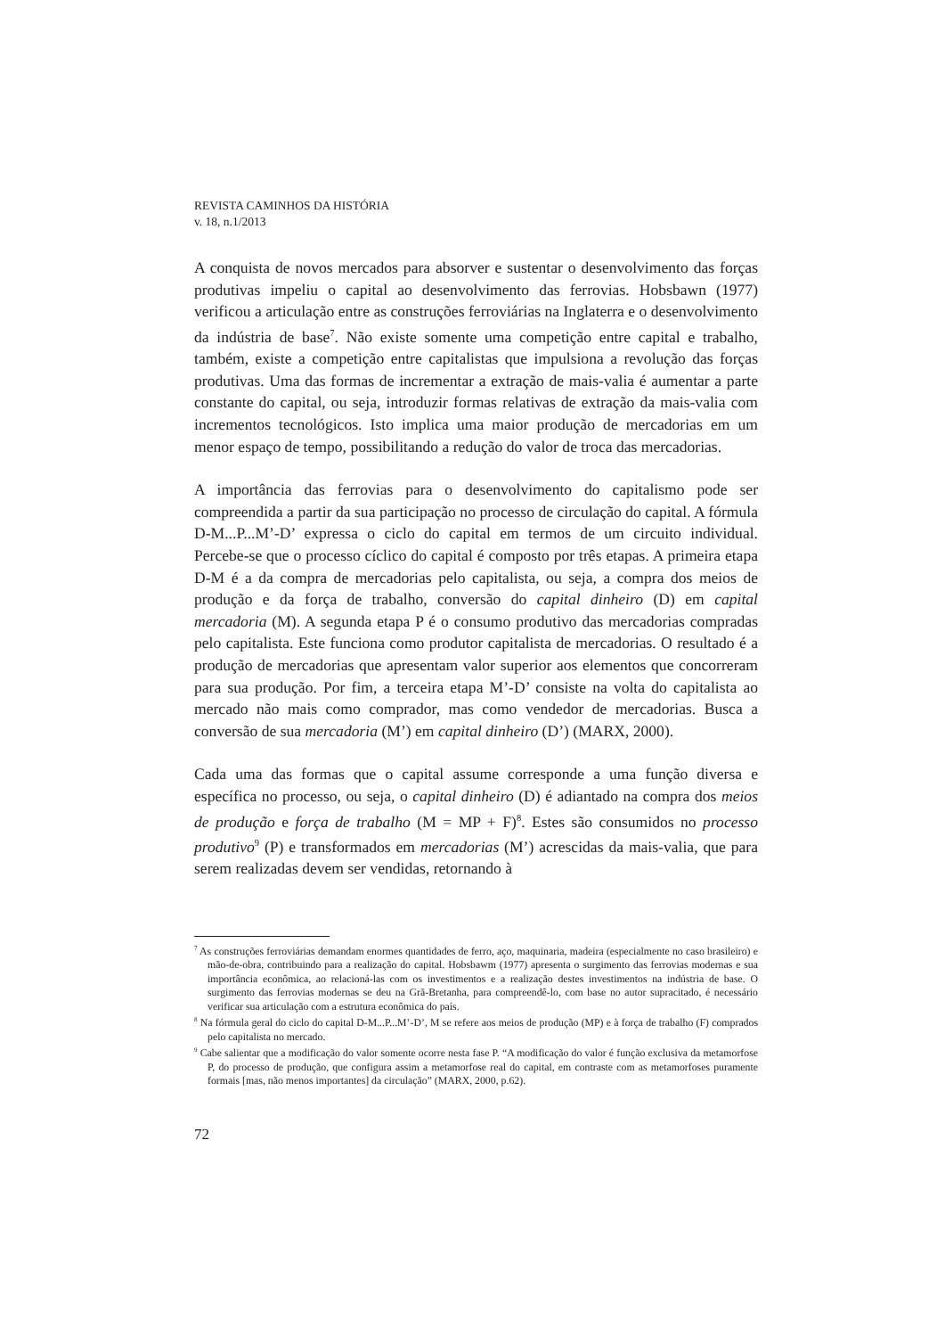REVISTA CAMINHOS DA HISTÓRIA
v. 18, n.1/2013
A conquista de novos mercados para absorver e sustentar o desenvolvimento das forças produtivas impeliu o capital ao desenvolvimento das ferrovias. Hobsbawn (1977) verificou a articulação entre as construções ferroviárias na Inglaterra e o desenvolvimento da indústria de base<sup>7</sup>. Não existe somente uma competição entre capital e trabalho, também, existe a competição entre capitalistas que impulsiona a revolução das forças produtivas. Uma das formas de incrementar a extração de mais-valia é aumentar a parte constante do capital, ou seja, introduzir formas relativas de extração da mais-valia com incrementos tecnológicos. Isto implica uma maior produção de mercadorias em um menor espaço de tempo, possibilitando a redução do valor de troca das mercadorias.
A importância das ferrovias para o desenvolvimento do capitalismo pode ser compreendida a partir da sua participação no processo de circulação do capital. A fórmula D-M...P...M’-D’ expressa o ciclo do capital em termos de um circuito individual. Percebe-se que o processo cíclico do capital é composto por três etapas. A primeira etapa D-M é a da compra de mercadorias pelo capitalista, ou seja, a compra dos meios de produção e da força de trabalho, conversão do capital dinheiro (D) em capital mercadoria (M). A segunda etapa P é o consumo produtivo das mercadorias compradas pelo capitalista. Este funciona como produtor capitalista de mercadorias. O resultado é a produção de mercadorias que apresentam valor superior aos elementos que concorreram para sua produção. Por fim, a terceira etapa M’-D’ consiste na volta do capitalista ao mercado não mais como comprador, mas como vendedor de mercadorias. Busca a conversão de sua mercadoria (M’) em capital dinheiro (D’) (MARX, 2000).
Cada uma das formas que o capital assume corresponde a uma função diversa e específica no processo, ou seja, o capital dinheiro (D) é adiantado na compra dos meios de produção e força de trabalho (M = MP + F)<sup>8</sup>. Estes são consumidos no processo produtivo<sup>9</sup> (P) e transformados em mercadorias (M’) acrescidas da mais-valia, que para serem realizadas devem ser vendidas, retornando à
<sup>7</sup> As construções ferroviárias demandam enormes quantidades de ferro, aço, maquinaria, madeira (especialmente no caso brasileiro) e mão-de-obra, contribuindo para a realização do capital. Hobsbawm (1977) apresenta o surgimento das ferrovias modernas e sua importância econômica, ao relacioná-las com os investimentos e a realização destes investimentos na indústria de base. O surgimento das ferrovias modernas se deu na Grã-Bretanha, para compreendê-lo, com base no autor supracitado, é necessário verificar sua articulação com a estrutura econômica do país.
<sup>8</sup> Na fórmula geral do ciclo do capital D-M...P...M’-D’, M se refere aos meios de produção (MP) e à força de trabalho (F) comprados pelo capitalista no mercado.
<sup>9</sup> Cabe salientar que a modificação do valor somente ocorre nesta fase P. “A modificação do valor é função exclusiva da metamorfose P, do processo de produção, que configura assim a metamorfose real do capital, em contraste com as metamorfoses puramente formais [mas, não menos importantes] da circulação” (MARX, 2000, p.62).
72